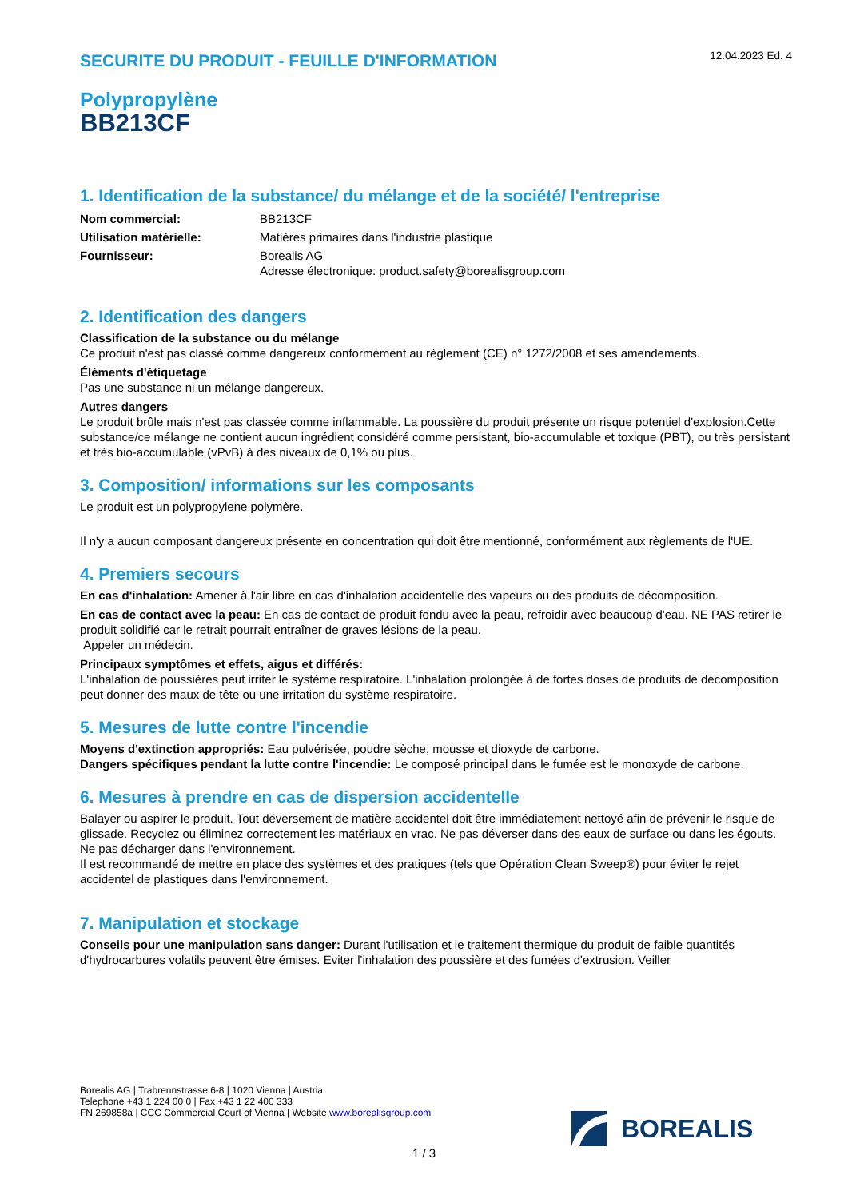SECURITE DU PRODUIT - FEUILLE D'INFORMATION
12.04.2023 Ed. 4
Polypropylène
BB213CF
1. Identification de la substance/ du mélange et de la société/ l'entreprise
| Nom commercial: | BB213CF |
| Utilisation matérielle: | Matières primaires dans l'industrie plastique |
| Fournisseur: | Borealis AG Adresse électronique: product.safety@borealisgroup.com |
2. Identification des dangers
Classification de la substance ou du mélange
Ce produit n'est pas classé comme dangereux conformément au règlement (CE) n° 1272/2008 et ses amendements.
Éléments d'étiquetage
Pas une substance ni un mélange dangereux.
Autres dangers
Le produit brûle mais n'est pas classée comme inflammable. La poussière du produit présente un risque potentiel d'explosion.Cette substance/ce mélange ne contient aucun ingrédient considéré comme persistant, bio-accumulable et toxique (PBT), ou très persistant et très bio-accumulable (vPvB) à des niveaux de 0,1% ou plus.
3. Composition/ informations sur les composants
Le produit est un polypropylene polymère.
Il n'y a aucun composant dangereux présente en concentration qui doit être mentionné, conformément aux règlements de l'UE.
4. Premiers secours
En cas d'inhalation: Amener à l'air libre en cas d'inhalation accidentelle des vapeurs ou des produits de décomposition.
En cas de contact avec la peau: En cas de contact de produit fondu avec la peau, refroidir avec beaucoup d'eau. NE PAS retirer le produit solidifié car le retrait pourrait entraîner de graves lésions de la peau.
Appeler un médecin.
Principaux symptômes et effets, aigus et différés:
L'inhalation de poussières peut irriter le système respiratoire. L'inhalation prolongée à de fortes doses de produits de décomposition peut donner des maux de tête ou une irritation du système respiratoire.
5. Mesures de lutte contre l'incendie
Moyens d'extinction appropriés: Eau pulvérisée, poudre sèche, mousse et dioxyde de carbone.
Dangers spécifiques pendant la lutte contre l'incendie: Le composé principal dans le fumée est le monoxyde de carbone.
6. Mesures à prendre en cas de dispersion accidentelle
Balayer ou aspirer le produit. Tout déversement de matière accidentel doit être immédiatement nettoyé afin de prévenir le risque de glissade. Recyclez ou éliminez correctement les matériaux en vrac. Ne pas déverser dans des eaux de surface ou dans les égouts. Ne pas décharger dans l'environnement.
Il est recommandé de mettre en place des systèmes et des pratiques (tels que Opération Clean Sweep®) pour éviter le rejet accidentel de plastiques dans l'environnement.
7. Manipulation et stockage
Conseils pour une manipulation sans danger: Durant l'utilisation et le traitement thermique du produit de faible quantités d'hydrocarbures volatils peuvent être émises. Eviter l'inhalation des poussière et des fumées d'extrusion. Veiller
Borealis AG | Trabrennstrasse 6-8 | 1020 Vienna | Austria
Telephone +43 1 224 00 0 | Fax +43 1 22 400 333
FN 269858a | CCC Commercial Court of Vienna | Website www.borealisgroup.com
BOREALIS
1 / 3